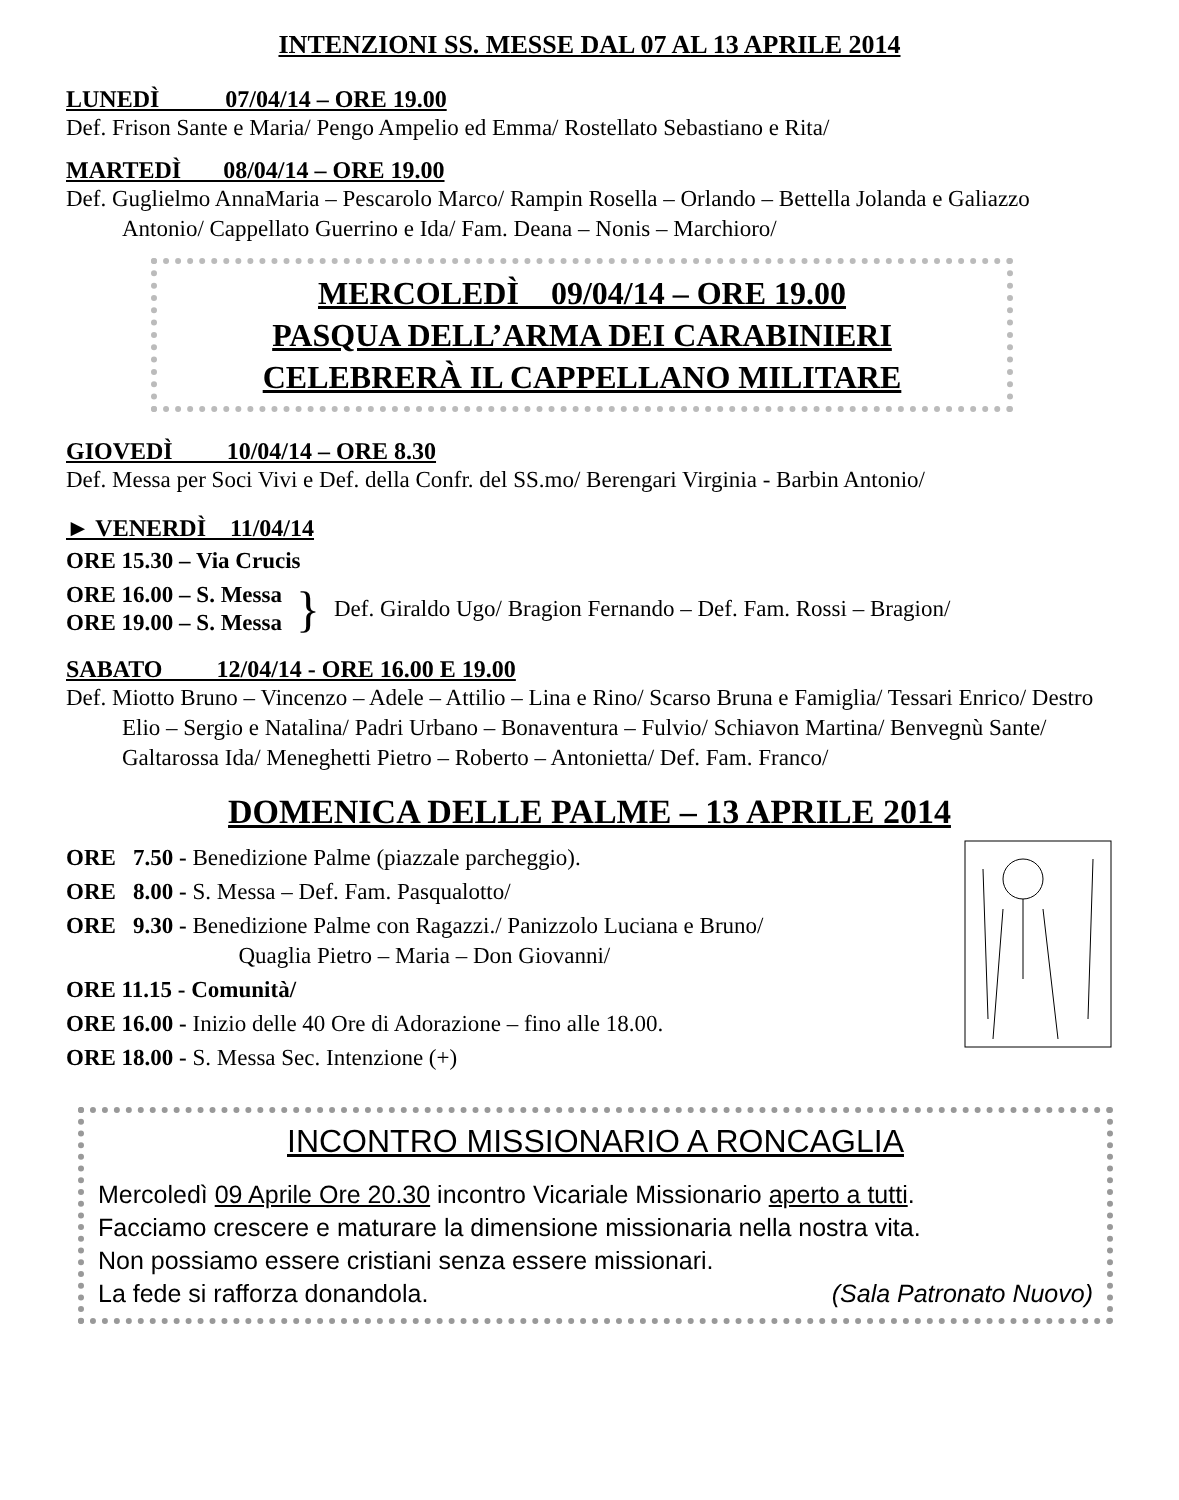INTENZIONI SS. MESSE DAL 07 AL 13 APRILE 2014
LUNEDÌ 07/04/14 – ORE 19.00
Def. Frison Sante e Maria/ Pengo Ampelio ed Emma/ Rostellato Sebastiano e Rita/
MARTEDÌ 08/04/14 – ORE 19.00
Def. Guglielmo AnnaMaria – Pescarolo Marco/ Rampin Rosella – Orlando – Bettella Jolanda e Galiazzo Antonio/ Cappellato Guerrino e Ida/ Fam. Deana – Nonis – Marchioro/
MERCOLEDÌ 09/04/14 – ORE 19.00
PASQUA DELL’ARMA DEI CARABINIERI
CELEBRERÀ IL CAPPELLANO MILITARE
GIOVEDÌ 10/04/14 – ORE 8.30
Def. Messa per Soci Vivi e Def. della Confr. del SS.mo/ Berengari Virginia - Barbin Antonio/
► VENERDÌ 11/04/14
ORE 15.30 – Via Crucis
ORE 16.00 – S. Messa
ORE 19.00 – S. Messa
}
Def. Giraldo Ugo/ Bragion Fernando – Def. Fam. Rossi – Bragion/
SABATO 12/04/14 - ORE 16.00 E 19.00
Def. Miotto Bruno – Vincenzo – Adele – Attilio – Lina e Rino/ Scarso Bruna e Famiglia/ Tessari Enrico/ Destro Elio – Sergio e Natalina/ Padri Urbano – Bonaventura – Fulvio/ Schiavon Martina/ Benvegnù Sante/ Galtarossa Ida/ Meneghetti Pietro – Roberto – Antonietta/ Def. Fam. Franco/
DOMENICA DELLE PALME – 13 APRILE 2014
ORE 7.50 - Benedizione Palme (piazzale parcheggio).
ORE 8.00 - S. Messa – Def. Fam. Pasqualotto/
ORE 9.30 - Benedizione Palme con Ragazzi./ Panizzolo Luciana e Bruno/
Quaglia Pietro – Maria – Don Giovanni/
ORE 11.15 - Comunità/
ORE 16.00 - Inizio delle 40 Ore di Adorazione – fino alle 18.00.
ORE 18.00 - S. Messa Sec. Intenzione (+)
INCONTRO MISSIONARIO A RONCAGLIA
Mercoledì 09 Aprile Ore 20.30 incontro Vicariale Missionario aperto a tutti.
Facciamo crescere e maturare la dimensione missionaria nella nostra vita.
Non possiamo essere cristiani senza essere missionari.
La fede si rafforza donandola. (Sala Patronato Nuovo)